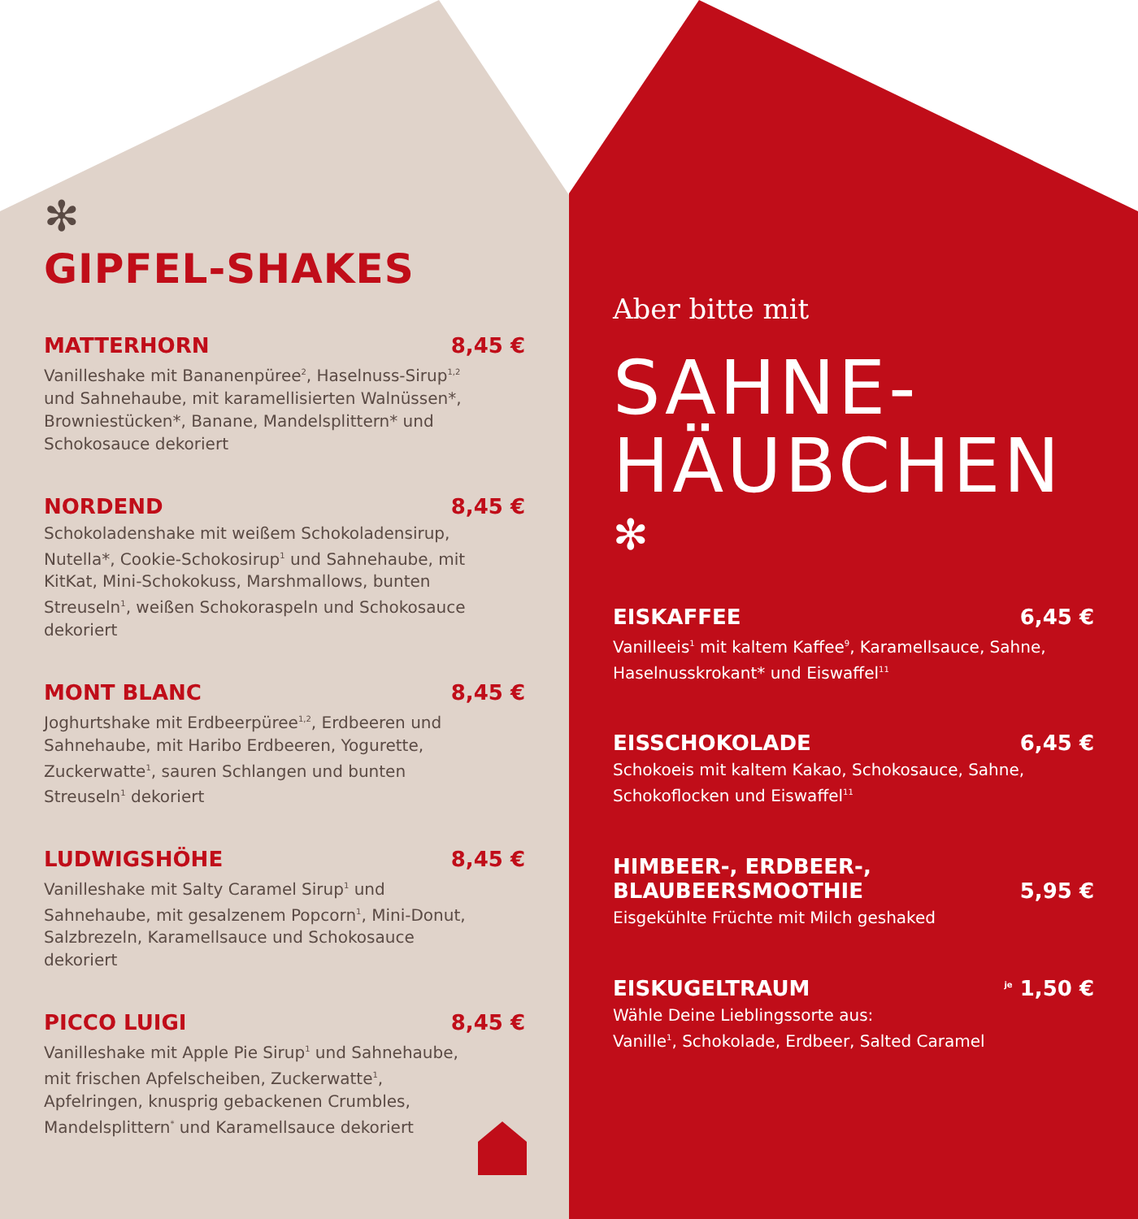✻
GIPFEL-SHAKES
MATTERHORN 8,45 €
Vanilleshake mit Bananenpüree<sup>2</sup>, Haselnuss-Sirup<sup>1,2</sup> und Sahnehaube, mit karamellisierten Walnüssen*, Browniestücken*, Banane, Mandelsplittern* und Schokosauce dekoriert
NORDEND 8,45 €
Schokoladenshake mit weißem Schokoladensirup, Nutella*, Cookie-Schokosirup<sup>1</sup> und Sahnehaube, mit KitKat, Mini-Schokokuss, Marshmallows, bunten Streuseln<sup>1</sup>, weißen Schokoraspeln und Schokosauce dekoriert
MONT BLANC 8,45 €
Joghurtshake mit Erdbeerpüree<sup>1,2</sup>, Erdbeeren und Sahnehaube, mit Haribo Erdbeeren, Yogurette, Zuckerwatte<sup>1</sup>, sauren Schlangen und bunten Streuseln<sup>1</sup> dekoriert
LUDWIGSHÖHE 8,45 €
Vanilleshake mit Salty Caramel Sirup<sup>1</sup> und Sahnehaube, mit gesalzenem Popcorn<sup>1</sup>, Mini-Donut, Salzbrezeln, Karamellsauce und Schokosauce dekoriert
PICCO LUIGI 8,45 €
Vanilleshake mit Apple Pie Sirup<sup>1</sup> und Sahnehaube, mit frischen Apfelscheiben, Zuckerwatte<sup>1</sup>, Apfelringen, knusprig gebackenen Crumbles, Mandelsplittern<sup>*</sup> und Karamellsauce dekoriert
Aber bitte mit
SAHNE-
HÄUBCHEN
✻
EISKAFFEE 6,45 €
Vanilleeis<sup>1</sup> mit kaltem Kaffee<sup>9</sup>, Karamellsauce, Sahne, Haselnusskrokant* und Eiswaffel<sup>11</sup>
EISSCHOKOLADE 6,45 €
Schokoeis mit kaltem Kakao, Schokosauce, Sahne, Schokoflocken und Eiswaffel<sup>11</sup>
HIMBEER-, ERDBEER-,
BLAUBEERSMOOTHIE 5,95 €
Eisgekühlte Früchte mit Milch geshaked
EISKUGELTRAUM <sup>je</sup> 1,50 €
Wähle Deine Lieblingssorte aus:
Vanille<sup>1</sup>, Schokolade, Erdbeer, Salted Caramel